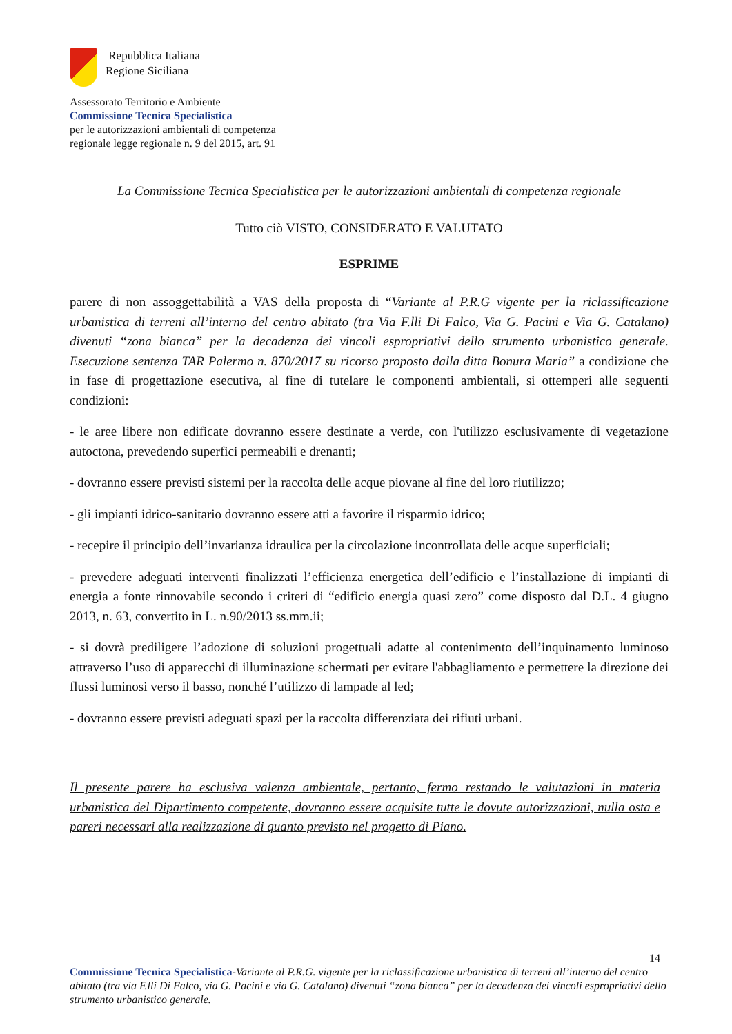Repubblica Italiana
Regione Siciliana
Assessorato Territorio e Ambiente
Commissione Tecnica Specialistica
per le autorizzazioni ambientali di competenza
regionale legge regionale n. 9 del 2015, art. 91
La Commissione Tecnica Specialistica per le autorizzazioni ambientali di competenza regionale
Tutto ciò VISTO, CONSIDERATO E VALUTATO
ESPRIME
parere di non assoggettabilità a VAS della proposta di “Variante al P.R.G vigente per la riclassificazione urbanistica di terreni all’interno del centro abitato (tra Via F.lli Di Falco, Via G. Pacini e Via G. Catalano) divenuti “zona bianca” per la decadenza dei vincoli espropriativi dello strumento urbanistico generale. Esecuzione sentenza TAR Palermo n. 870/2017 su ricorso proposto dalla ditta Bonura Maria” a condizione che in fase di progettazione esecutiva, al fine di tutelare le componenti ambientali, si ottemperi alle seguenti condizioni:
- le aree libere non edificate dovranno essere destinate a verde, con l'utilizzo esclusivamente di vegetazione autoctona, prevedendo superfici permeabili e drenanti;
- dovranno essere previsti sistemi per la raccolta delle acque piovane al fine del loro riutilizzo;
- gli impianti idrico-sanitario dovranno essere atti a favorire il risparmio idrico;
- recepire il principio dell’invarianza idraulica per la circolazione incontrollata delle acque superficiali;
- prevedere adeguati interventi finalizzati l’efficienza energetica dell’edificio e l’installazione di impianti di energia a fonte rinnovabile secondo i criteri di “edificio energia quasi zero” come disposto dal D.L. 4 giugno 2013, n. 63, convertito in L. n.90/2013 ss.mm.ii;
- si dovrà prediligere l’adozione di soluzioni progettuali adatte al contenimento dell’inquinamento luminoso attraverso l’uso di apparecchi di illuminazione schermati per evitare l'abbagliamento e permettere la direzione dei flussi luminosi verso il basso, nonché l’utilizzo di lampade al led;
- dovranno essere previsti adeguati spazi per la raccolta differenziata dei rifiuti urbani.
Il presente parere ha esclusiva valenza ambientale, pertanto, fermo restando le valutazioni in materia urbanistica del Dipartimento competente, dovranno essere acquisite tutte le dovute autorizzazioni, nulla osta e pareri necessari alla realizzazione di quanto previsto nel progetto di Piano.
14
Commissione Tecnica Specialistica-Variante al P.R.G. vigente per la riclassificazione urbanistica di terreni all’interno del centro abitato (tra via F.lli Di Falco, via G. Pacini e via G. Catalano) divenuti “zona bianca” per la decadenza dei vincoli espropriativi dello strumento urbanistico generale.